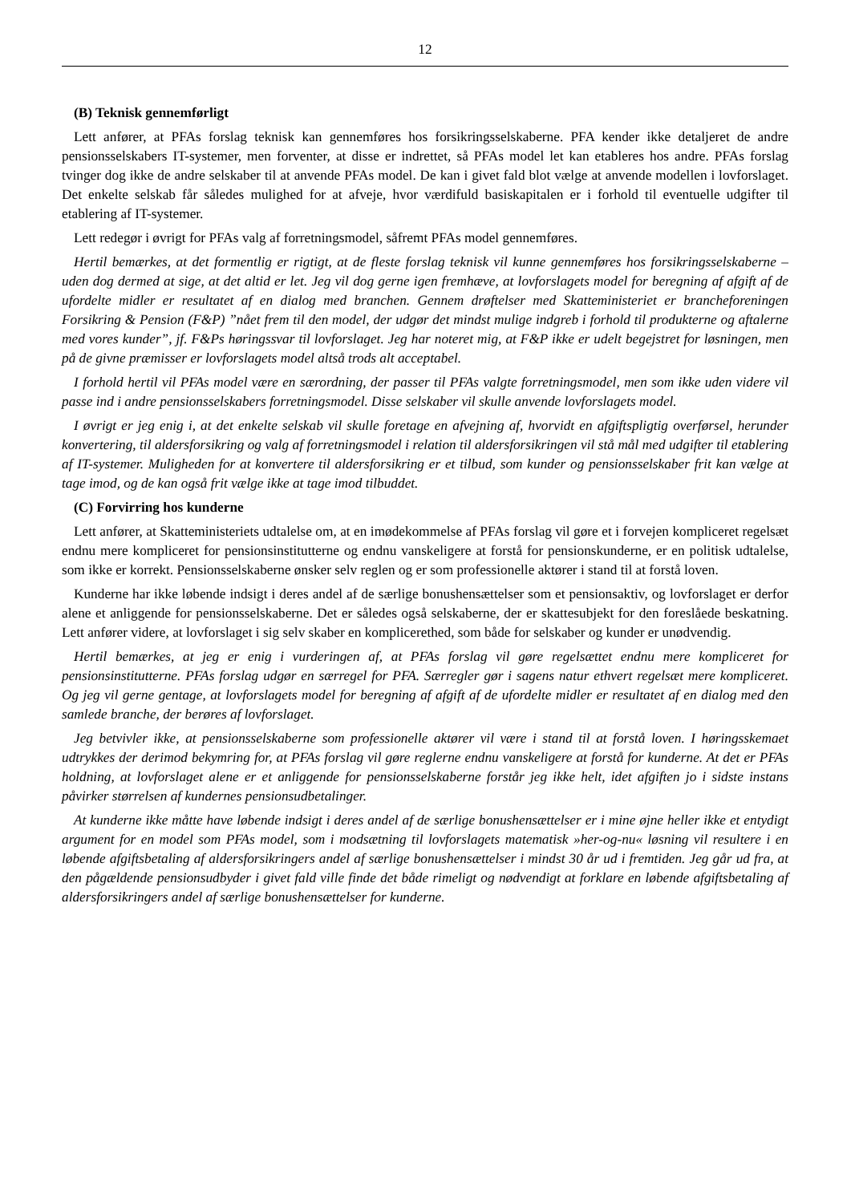12
(B) Teknisk gennemførligt
Lett anfører, at PFAs forslag teknisk kan gennemføres hos forsikringsselskaberne. PFA kender ikke detaljeret de andre pensionsselskabers IT-systemer, men forventer, at disse er indrettet, så PFAs model let kan etableres hos andre. PFAs forslag tvinger dog ikke de andre selskaber til at anvende PFAs model. De kan i givet fald blot vælge at anvende modellen i lovforslaget. Det enkelte selskab får således mulighed for at afveje, hvor værdifuld basiskapitalen er i forhold til eventuelle udgifter til etablering af IT-systemer.
Lett redegør i øvrigt for PFAs valg af forretningsmodel, såfremt PFAs model gennemføres.
Hertil bemærkes, at det formentlig er rigtigt, at de fleste forslag teknisk vil kunne gennemføres hos forsikringsselskaberne – uden dog dermed at sige, at det altid er let. Jeg vil dog gerne igen fremhæve, at lovforslagets model for beregning af afgift af de ufordelte midler er resultatet af en dialog med branchen. Gennem drøftelser med Skatteministeriet er brancheforeningen Forsikring & Pension (F&P) ”nået frem til den model, der udgør det mindst mulige indgreb i forhold til produkterne og aftalerne med vores kunder”, jf. F&Ps høringssvar til lovforslaget. Jeg har noteret mig, at F&P ikke er udelt begejstret for løsningen, men på de givne præmisser er lovforslagets model altså trods alt acceptabel.
I forhold hertil vil PFAs model være en særordning, der passer til PFAs valgte forretningsmodel, men som ikke uden videre vil passe ind i andre pensionsselskabers forretningsmodel. Disse selskaber vil skulle anvende lovforslagets model.
I øvrigt er jeg enig i, at det enkelte selskab vil skulle foretage en afvejning af, hvorvidt en afgiftspligtig overførsel, herunder konvertering, til aldersforsikring og valg af forretningsmodel i relation til aldersforsikringen vil stå mål med udgifter til etablering af IT-systemer. Muligheden for at konvertere til aldersforsikring er et tilbud, som kunder og pensionsselskaber frit kan vælge at tage imod, og de kan også frit vælge ikke at tage imod tilbuddet.
(C) Forvirring hos kunderne
Lett anfører, at Skatteministeriets udtalelse om, at en imødekommelse af PFAs forslag vil gøre et i forvejen kompliceret regelsæt endnu mere kompliceret for pensionsinstitutterne og endnu vanskeligere at forstå for pensionskunderne, er en politisk udtalelse, som ikke er korrekt. Pensionsselskaberne ønsker selv reglen og er som professionelle aktører i stand til at forstå loven.
Kunderne har ikke løbende indsigt i deres andel af de særlige bonushensættelser som et pensionsaktiv, og lovforslaget er derfor alene et anliggende for pensionsselskaberne. Det er således også selskaberne, der er skattesubjekt for den foreslåede beskatning. Lett anfører videre, at lovforslaget i sig selv skaber en kompliceret­hed, som både for selskaber og kunder er unødvendig.
Hertil bemærkes, at jeg er enig i vurderingen af, at PFAs forslag vil gøre regelsættet endnu mere kompliceret for pensionsinstitutterne. PFAs forslag udgør en særregel for PFA. Særregler gør i sagens natur ethvert regelsæt mere kompliceret. Og jeg vil gerne gentage, at lovforslagets model for beregning af afgift af de ufordelte midler er resultatet af en dialog med den samlede branche, der berøres af lovforslaget.
Jeg betvivler ikke, at pensionsselskaberne som professionelle aktører vil være i stand til at forstå loven. I høringsskemaet udtrykkes der derimod bekymring for, at PFAs forslag vil gøre reglerne endnu vanskeligere at forstå for kunderne. At det er PFAs holdning, at lovforslaget alene er et anliggende for pensionsselskaberne forstår jeg ikke helt, idet afgiften jo i sidste instans påvirker størrelsen af kundernes pensionsudbetalinger.
At kunderne ikke måtte have løbende indsigt i deres andel af de særlige bonushensættelser er i mine øjne heller ikke et entydigt argument for en model som PFAs model, som i modsætning til lovforslagets matematisk »her-og-nu« løsning vil resultere i en løbende afgiftsbetaling af aldersforsikringers andel af særlige bonushensættelser i mindst 30 år ud i fremtiden. Jeg går ud fra, at den pågældende pensionsudbyder i givet fald ville finde det både rimeligt og nødvendigt at forklare en løbende afgiftsbetaling af aldersforsikringers andel af særlige bonushensættelser for kunderne.